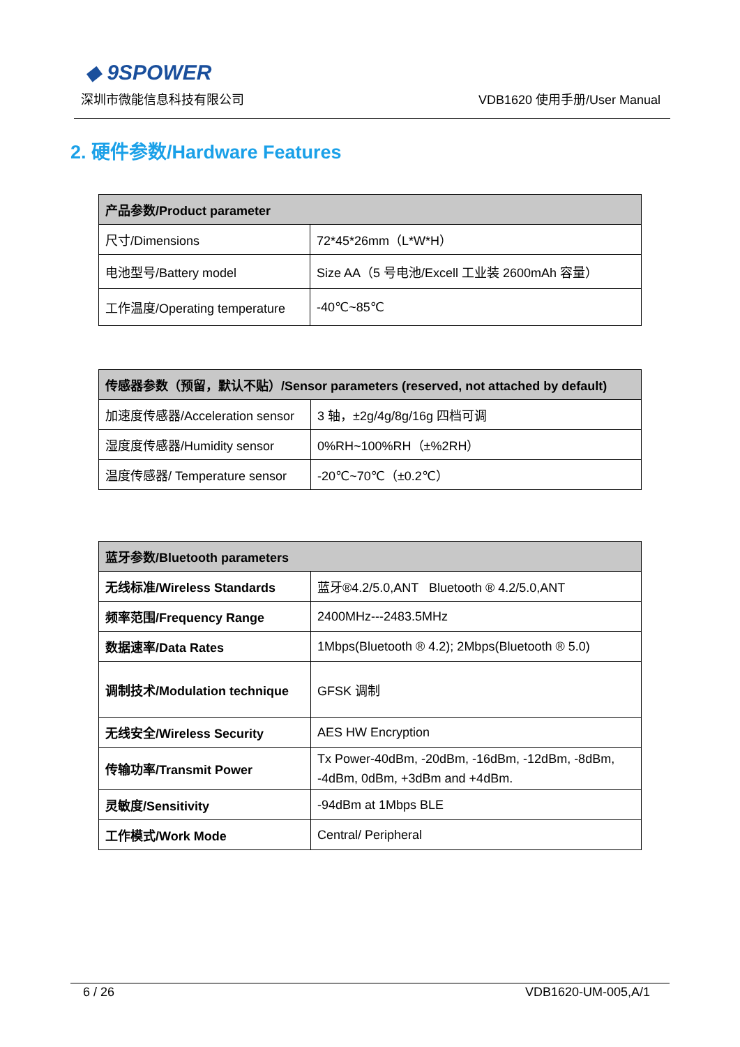◆ 9SPOWER
深圳市微能信息科技有限公司 VDB1620 使用手册/User Manual
2. 硬件参数/Hardware Features
| 产品参数/Product parameter | |
| --- | --- |
| 尺寸/Dimensions | 72*45*26mm（L*W*H） |
| 电池型号/Battery model | Size AA（5 号电池/Excell 工业装 2600mAh 容量） |
| 工作温度/Operating temperature | -40℃~85℃ |
| 传感器参数（预留，默认不贴）/Sensor parameters (reserved, not attached by default) | |
| --- | --- |
| 加速度传感器/Acceleration sensor | 3 轴，±2g/4g/8g/16g 四档可调 |
| 湿度度传感器/Humidity sensor | 0%RH~100%RH（±%2RH） |
| 温度传感器/ Temperature sensor | -20℃~70℃（±0.2℃） |
| 蓝牙参数/Bluetooth parameters | |
| --- | --- |
| 无线标准/Wireless Standards | 蓝牙®4.2/5.0,ANT Bluetooth ® 4.2/5.0,ANT |
| 频率范围/Frequency Range | 2400MHz---2483.5MHz |
| 数据速率/Data Rates | 1Mbps(Bluetooth ® 4.2); 2Mbps(Bluetooth ® 5.0) |
| 调制技术/Modulation technique | GFSK 调制 |
| 无线安全/Wireless Security | AES HW Encryption |
| 传输功率/Transmit Power | Tx Power-40dBm, -20dBm, -16dBm, -12dBm, -8dBm, -4dBm, 0dBm, +3dBm and +4dBm. |
| 灵敏度/Sensitivity | -94dBm at 1Mbps BLE |
| 工作模式/Work Mode | Central/ Peripheral |
6 / 26 VDB1620-UM-005,A/1